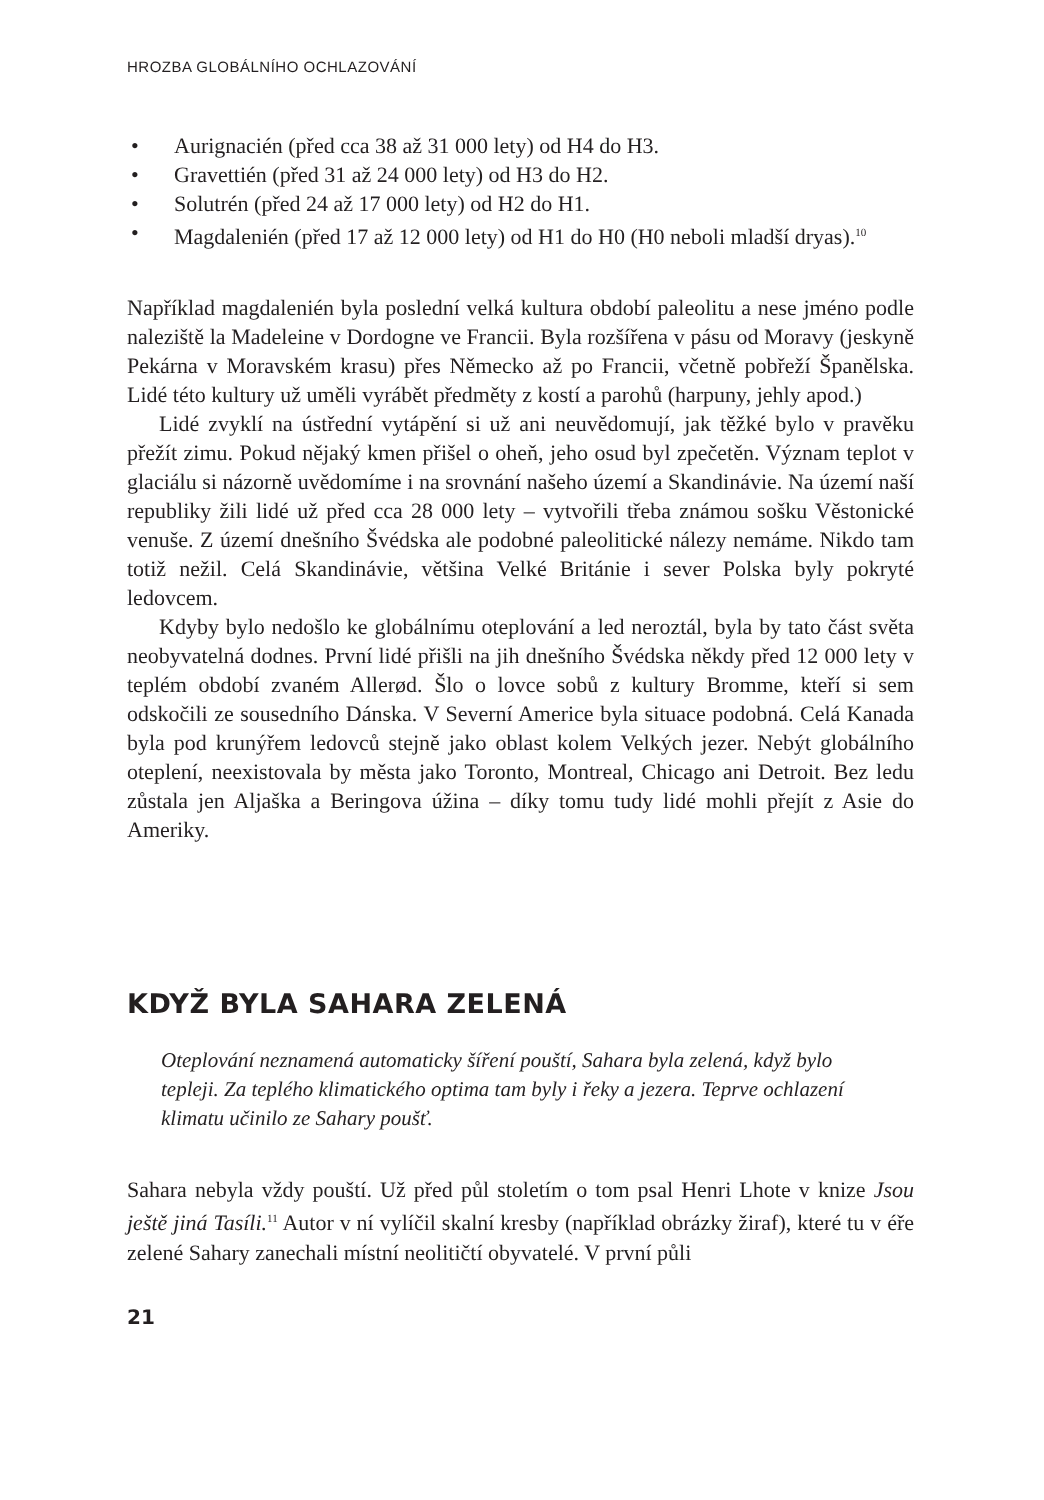HROZBA GLOBÁLNÍHO OCHLAZOVÁNÍ
• Aurignacién (před cca 38 až 31 000 lety) od H4 do H3.
• Gravettién (před 31 až 24 000 lety) od H3 do H2.
• Solutrén (před 24 až 17 000 lety) od H2 do H1.
• Magdalenién (před 17 až 12 000 lety) od H1 do H0 (H0 neboli mladší dryas).<sup>10</sup>
Například magdalenién byla poslední velká kultura období paleolitu a nese jméno podle naleziště la Madeleine v Dordogne ve Francii. Byla rozšířena v pásu od Moravy (jeskyně Pekárna v Moravském krasu) přes Německo až po Francii, včetně pobřeží Španělska. Lidé této kultury už uměli vyrábět předměty z kostí a parohů (harpuny, jehly apod.)
Lidé zvyklí na ústřední vytápění si už ani neuvědomují, jak těžké bylo v pravěku přežít zimu. Pokud nějaký kmen přišel o oheň, jeho osud byl zpečetěn. Význam teplot v glaciálu si názorně uvědomíme i na srovnání našeho území a Skandinávie. Na území naší republiky žili lidé už před cca 28 000 lety – vytvořili třeba známou sošku Věstonické venuše. Z území dnešního Švédska ale podobné paleolitické nálezy nemáme. Nikdo tam totiž nežil. Celá Skandinávie, většina Velké Británie i sever Polska byly pokryté ledovcem.
Kdyby bylo nedošlo ke globálnímu oteplování a led neroztál, byla by tato část světa neobyvatelná dodnes. První lidé přišli na jih dnešního Švédska někdy před 12 000 lety v teplém období zvaném Allerød. Šlo o lovce sobů z kultury Bromme, kteří si sem odskočili ze sousedního Dánska. V Severní Americe byla situace podobná. Celá Kanada byla pod krunýřem ledovců stejně jako oblast kolem Velkých jezer. Nebýt globálního oteplení, neexistovala by města jako Toronto, Montreal, Chicago ani Detroit. Bez ledu zůstala jen Aljaška a Beringova úžina – díky tomu tudy lidé mohli přejít z Asie do Ameriky.
KDYŽ BYLA SAHARA ZELENÁ
Oteplování neznamená automaticky šíření pouští, Sahara byla zelená, když bylo tepleji. Za teplého klimatického optima tam byly i řeky a jezera. Teprve ochlazení klimatu učinilo ze Sahary poušť.
Sahara nebyla vždy pouští. Už před půl stoletím o tom psal Henri Lhote v knize Jsou ještě jiná Tasíli.<sup>11</sup> Autor v ní vylíčil skalní kresby (například obrázky žiraf), které tu v éře zelené Sahary zanechali místní neolitičtí obyvatelé. V první půli
21